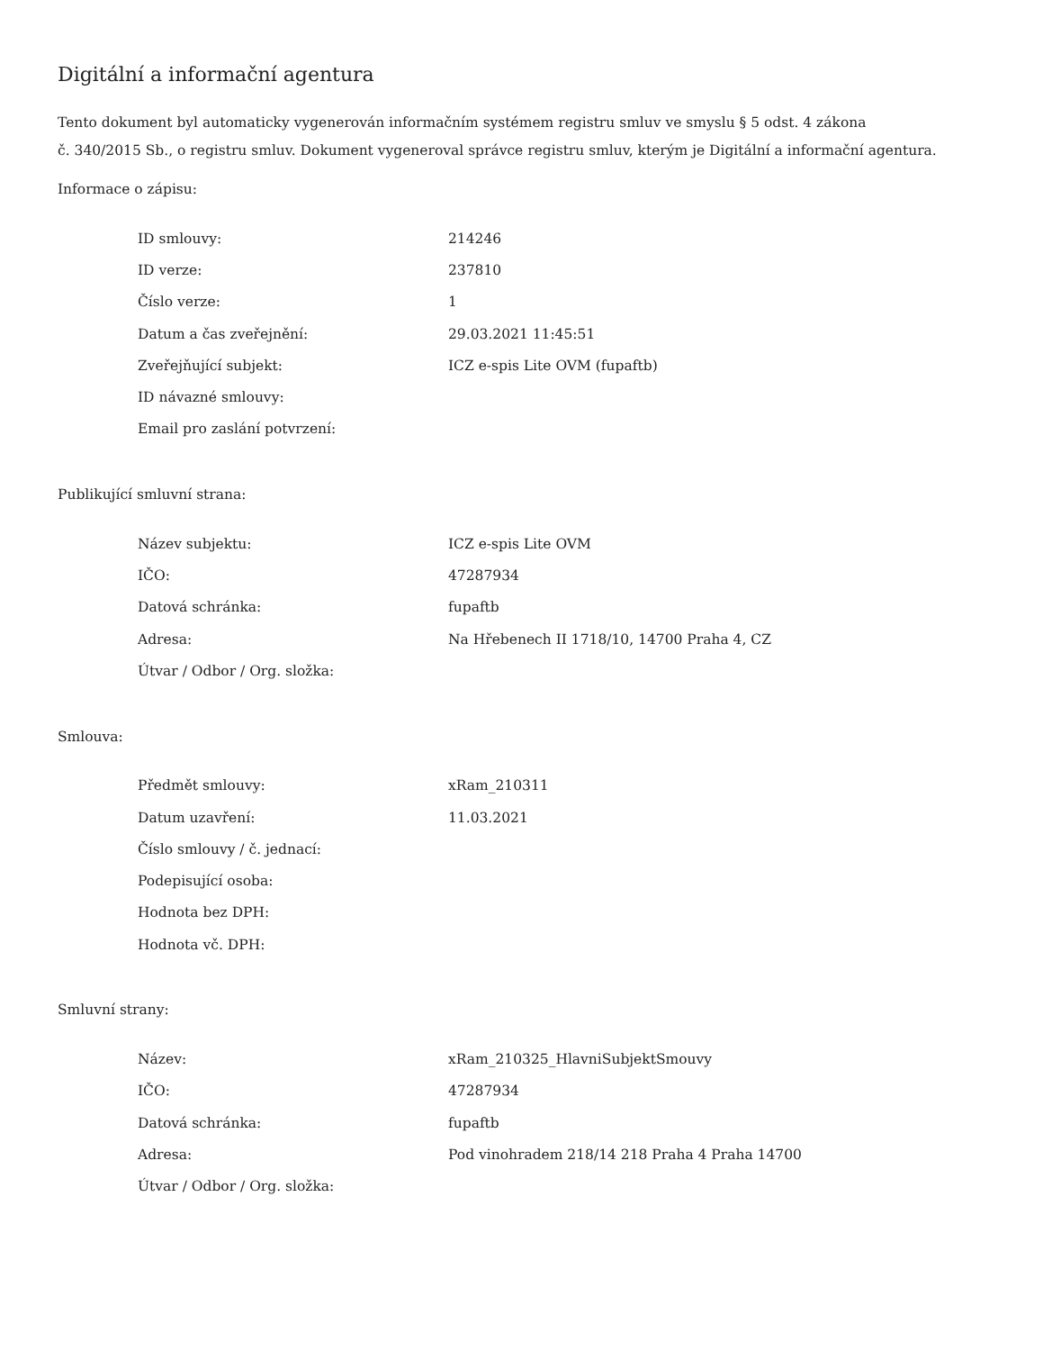Digitální a informační agentura
Tento dokument byl automaticky vygenerován informačním systémem registru smluv ve smyslu § 5 odst. 4 zákona
č. 340/2015 Sb., o registru smluv. Dokument vygeneroval správce registru smluv, kterým je Digitální a informační agentura.
Informace o zápisu:
| ID smlouvy: | 214246 |
| ID verze: | 237810 |
| Číslo verze: | 1 |
| Datum a čas zveřejnění: | 29.03.2021 11:45:51 |
| Zveřejňující subjekt: | ICZ e-spis Lite OVM (fupaftb) |
| ID návazné smlouvy: | |
| Email pro zaslání potvrzení: | |
Publikující smluvní strana:
| Název subjektu: | ICZ e-spis Lite OVM |
| IČO: | 47287934 |
| Datová schránka: | fupaftb |
| Adresa: | Na Hřebenech II 1718/10, 14700 Praha 4, CZ |
| Útvar / Odbor / Org. složka: | |
Smlouva:
| Předmět smlouvy: | xRam_210311 |
| Datum uzavření: | 11.03.2021 |
| Číslo smlouvy / č. jednací: | |
| Podepisující osoba: | |
| Hodnota bez DPH: | |
| Hodnota vč. DPH: | |
Smluvní strany:
| Název: | xRam_210325_HlavniSubjektSmouvy |
| IČO: | 47287934 |
| Datová schránka: | fupaftb |
| Adresa: | Pod vinohradem 218/14 218 Praha 4 Praha 14700 |
| Útvar / Odbor / Org. složka: | |